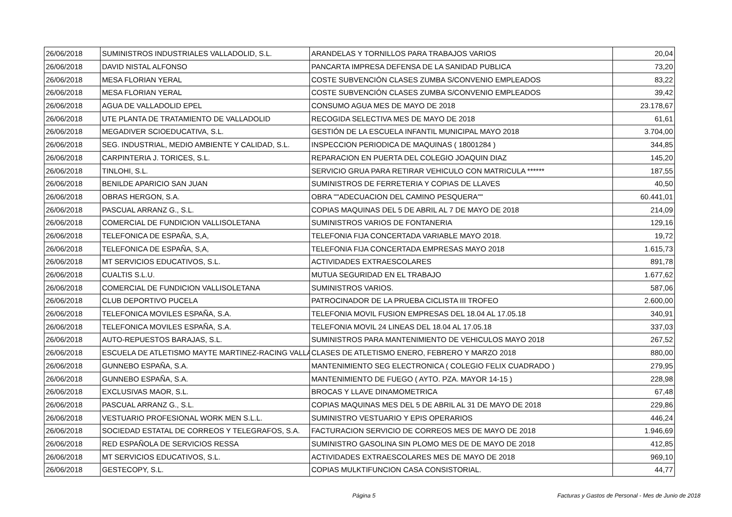| 26/06/2018 | SUMINISTROS INDUSTRIALES VALLADOLID, S.L. | ARANDELAS Y TORNILLOS PARA TRABAJOS VARIOS | 20,04 |
| 26/06/2018 | DAVID NISTAL ALFONSO | PANCARTA IMPRESA DEFENSA DE LA SANIDAD PUBLICA | 73,20 |
| 26/06/2018 | MESA FLORIAN YERAL | COSTE SUBVENCIÓN CLASES ZUMBA S/CONVENIO EMPLEADOS | 83,22 |
| 26/06/2018 | MESA FLORIAN YERAL | COSTE SUBVENCIÓN CLASES ZUMBA S/CONVENIO EMPLEADOS | 39,42 |
| 26/06/2018 | AGUA DE VALLADOLID EPEL | CONSUMO AGUA MES DE MAYO DE 2018 | 23.178,67 |
| 26/06/2018 | UTE PLANTA DE TRATAMIENTO DE VALLADOLID | RECOGIDA SELECTIVA MES DE MAYO DE 2018 | 61,61 |
| 26/06/2018 | MEGADIVER SCIOEDUCATIVA, S.L. | GESTIÓN DE LA ESCUELA INFANTIL MUNICIPAL MAYO 2018 | 3.704,00 |
| 26/06/2018 | SEG. INDUSTRIAL, MEDIO AMBIENTE Y CALIDAD, S.L. | INSPECCION PERIODICA DE MAQUINAS ( 18001284 ) | 344,85 |
| 26/06/2018 | CARPINTERIA J. TORICES, S.L. | REPARACION EN PUERTA DEL COLEGIO JOAQUIN DIAZ | 145,20 |
| 26/06/2018 | TINLOHI, S.L. | SERVICIO GRUA PARA RETIRAR VEHICULO CON MATRICULA ****** | 187,55 |
| 26/06/2018 | BENILDE APARICIO SAN JUAN | SUMINISTROS DE FERRETERIA Y COPIAS DE LLAVES | 40,50 |
| 26/06/2018 | OBRAS HERGON, S.A. | OBRA ""ADECUACION DEL CAMINO PESQUERA"" | 60.441,01 |
| 26/06/2018 | PASCUAL ARRANZ G., S.L. | COPIAS MAQUINAS DEL 5 DE ABRIL AL 7 DE MAYO DE 2018 | 214,09 |
| 26/06/2018 | COMERCIAL DE FUNDICION VALLISOLETANA | SUMINISTROS VARIOS DE FONTANERIA | 129,16 |
| 26/06/2018 | TELEFONICA DE ESPAÑA, S,A, | TELEFONIA FIJA CONCERTADA VARIABLE MAYO 2018. | 19,72 |
| 26/06/2018 | TELEFONICA DE ESPAÑA, S,A, | TELEFONIA FIJA CONCERTADA EMPRESAS MAYO 2018 | 1.615,73 |
| 26/06/2018 | MT SERVICIOS EDUCATIVOS, S.L. | ACTIVIDADES EXTRAESCOLARES | 891,78 |
| 26/06/2018 | CUALTIS S.L.U. | MUTUA SEGURIDAD EN EL TRABAJO | 1.677,62 |
| 26/06/2018 | COMERCIAL DE FUNDICION VALLISOLETANA | SUMINISTROS VARIOS. | 587,06 |
| 26/06/2018 | CLUB DEPORTIVO PUCELA | PATROCINADOR DE LA PRUEBA CICLISTA III TROFEO | 2.600,00 |
| 26/06/2018 | TELEFONICA MOVILES ESPAÑA, S.A. | TELEFONIA MOVIL FUSION EMPRESAS DEL 18.04 AL 17.05.18 | 340,91 |
| 26/06/2018 | TELEFONICA MOVILES ESPAÑA, S.A. | TELEFONIA MOVIL 24 LINEAS DEL 18.04 AL 17.05.18 | 337,03 |
| 26/06/2018 | AUTO-REPUESTOS BARAJAS, S.L. | SUMINISTROS PARA MANTENIMIENTO DE VEHICULOS MAYO 2018 | 267,52 |
| 26/06/2018 | ESCUELA DE ATLETISMO MAYTE MARTINEZ-RACING VALLA | CLASES DE ATLETISMO ENERO, FEBRERO Y MARZO 2018 | 880,00 |
| 26/06/2018 | GUNNEBO ESPAÑA, S.A. | MANTENIMIENTO SEG ELECTRONICA ( COLEGIO FELIX CUADRADO ) | 279,95 |
| 26/06/2018 | GUNNEBO ESPAÑA, S.A. | MANTENIMIENTO DE FUEGO ( AYTO. PZA. MAYOR 14-15 ) | 228,98 |
| 26/06/2018 | EXCLUSIVAS MAOR, S.L. | BROCAS Y LLAVE DINAMOMETRICA | 67,48 |
| 26/06/2018 | PASCUAL ARRANZ G., S.L. | COPIAS MAQUINAS MES DEL 5 DE ABRIL AL 31 DE MAYO DE 2018 | 229,86 |
| 26/06/2018 | VESTUARIO PROFESIONAL WORK MEN S.L.L. | SUMINISTRO VESTUARIO Y EPIS OPERARIOS | 446,24 |
| 26/06/2018 | SOCIEDAD ESTATAL DE CORREOS Y TELEGRAFOS, S.A. | FACTURACION SERVICIO DE CORREOS MES DE MAYO DE 2018 | 1.946,69 |
| 26/06/2018 | RED ESPAÑOLA DE SERVICIOS RESSA | SUMINISTRO GASOLINA SIN PLOMO MES DE DE MAYO DE 2018 | 412,85 |
| 26/06/2018 | MT SERVICIOS EDUCATIVOS, S.L. | ACTIVIDADES EXTRAESCOLARES MES DE MAYO DE 2018 | 969,10 |
| 26/06/2018 | GESTECOPY, S.L. | COPIAS MULKTIFUNCION CASA CONSISTORIAL. | 44,77 |
Página 5 Facturas y Gastos de Personal - Mes de Junio de 2018